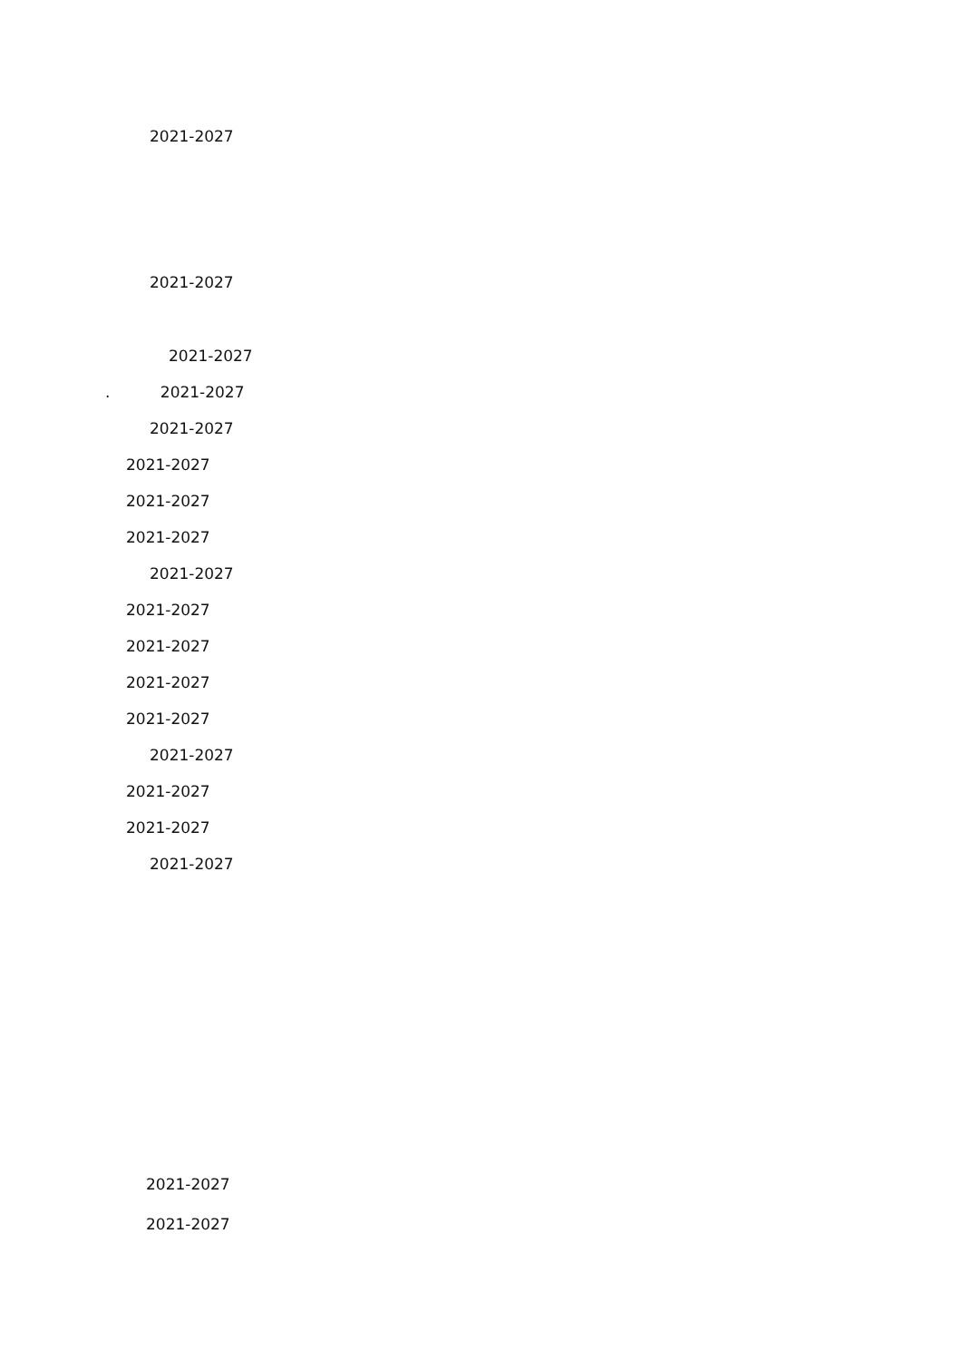2021-2027
2021-2027
2021-2027
. 2021-2027
2021-2027
2021-2027
2021-2027
2021-2027
2021-2027
2021-2027
2021-2027
2021-2027
2021-2027
2021-2027
2021-2027
2021-2027
2021-2027
2021-2027
2021-2027